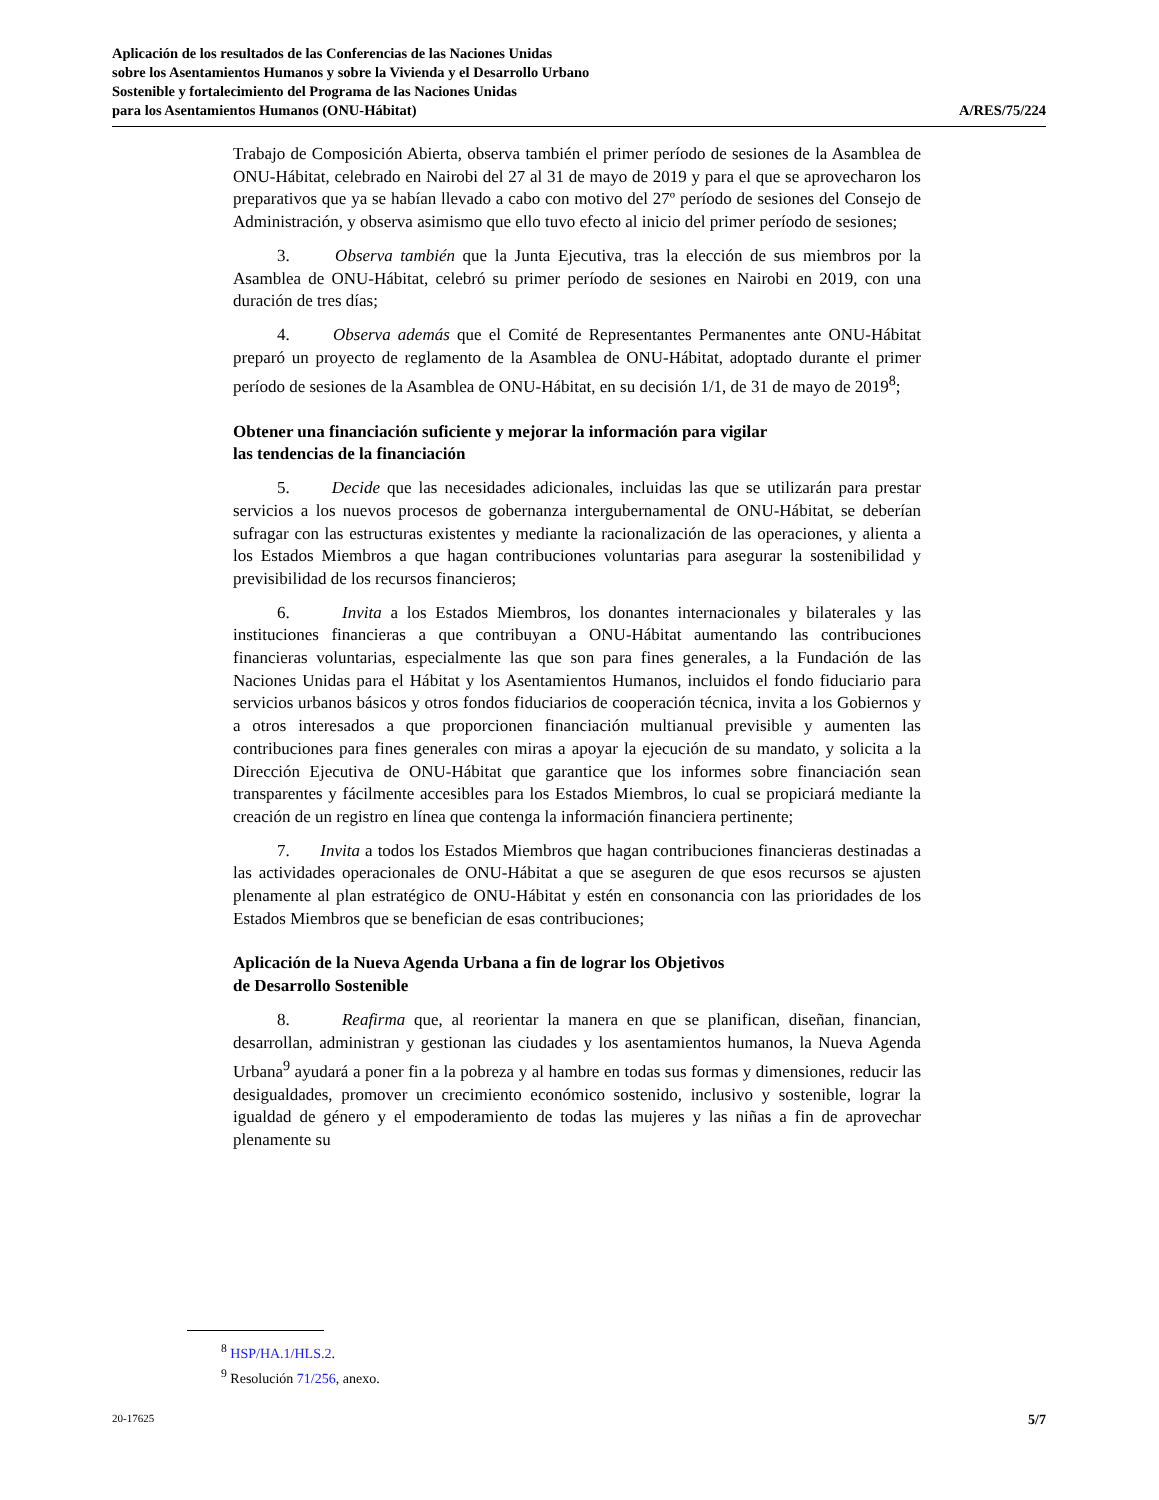Aplicación de los resultados de las Conferencias de las Naciones Unidas
sobre los Asentamientos Humanos y sobre la Vivienda y el Desarrollo Urbano
Sostenible y fortalecimiento del Programa de las Naciones Unidas
para los Asentamientos Humanos (ONU-Hábitat)
A/RES/75/224
Trabajo de Composición Abierta, observa también el primer período de sesiones de la Asamblea de ONU-Hábitat, celebrado en Nairobi del 27 al 31 de mayo de 2019 y para el que se aprovecharon los preparativos que ya se habían llevado a cabo con motivo del 27º período de sesiones del Consejo de Administración, y observa asimismo que ello tuvo efecto al inicio del primer período de sesiones;
3. Observa también que la Junta Ejecutiva, tras la elección de sus miembros por la Asamblea de ONU-Hábitat, celebró su primer período de sesiones en Nairobi en 2019, con una duración de tres días;
4. Observa además que el Comité de Representantes Permanentes ante ONU-Hábitat preparó un proyecto de reglamento de la Asamblea de ONU-Hábitat, adoptado durante el primer período de sesiones de la Asamblea de ONU-Hábitat, en su decisión 1/1, de 31 de mayo de 2019<sup>8</sup>;
Obtener una financiación suficiente y mejorar la información para vigilar
las tendencias de la financiación
5. Decide que las necesidades adicionales, incluidas las que se utilizarán para prestar servicios a los nuevos procesos de gobernanza intergubernamental de ONU-Hábitat, se deberían sufragar con las estructuras existentes y mediante la racionalización de las operaciones, y alienta a los Estados Miembros a que hagan contribuciones voluntarias para asegurar la sostenibilidad y previsibilidad de los recursos financieros;
6. Invita a los Estados Miembros, los donantes internacionales y bilaterales y las instituciones financieras a que contribuyan a ONU-Hábitat aumentando las contribuciones financieras voluntarias, especialmente las que son para fines generales, a la Fundación de las Naciones Unidas para el Hábitat y los Asentamientos Humanos, incluidos el fondo fiduciario para servicios urbanos básicos y otros fondos fiduciarios de cooperación técnica, invita a los Gobiernos y a otros interesados a que proporcionen financiación multianual previsible y aumenten las contribuciones para fines generales con miras a apoyar la ejecución de su mandato, y solicita a la Dirección Ejecutiva de ONU-Hábitat que garantice que los informes sobre financiación sean transparentes y fácilmente accesibles para los Estados Miembros, lo cual se propiciará mediante la creación de un registro en línea que contenga la información financiera pertinente;
7. Invita a todos los Estados Miembros que hagan contribuciones financieras destinadas a las actividades operacionales de ONU-Hábitat a que se aseguren de que esos recursos se ajusten plenamente al plan estratégico de ONU-Hábitat y estén en consonancia con las prioridades de los Estados Miembros que se benefician de esas contribuciones;
Aplicación de la Nueva Agenda Urbana a fin de lograr los Objetivos
de Desarrollo Sostenible
8. Reafirma que, al reorientar la manera en que se planifican, diseñan, financian, desarrollan, administran y gestionan las ciudades y los asentamientos humanos, la Nueva Agenda Urbana<sup>9</sup> ayudará a poner fin a la pobreza y al hambre en todas sus formas y dimensiones, reducir las desigualdades, promover un crecimiento económico sostenido, inclusivo y sostenible, lograr la igualdad de género y el empoderamiento de todas las mujeres y las niñas a fin de aprovechar plenamente su
<sup>8</sup> HSP/HA.1/HLS.2.
<sup>9</sup> Resolución 71/256, anexo.
20-17625 5/7